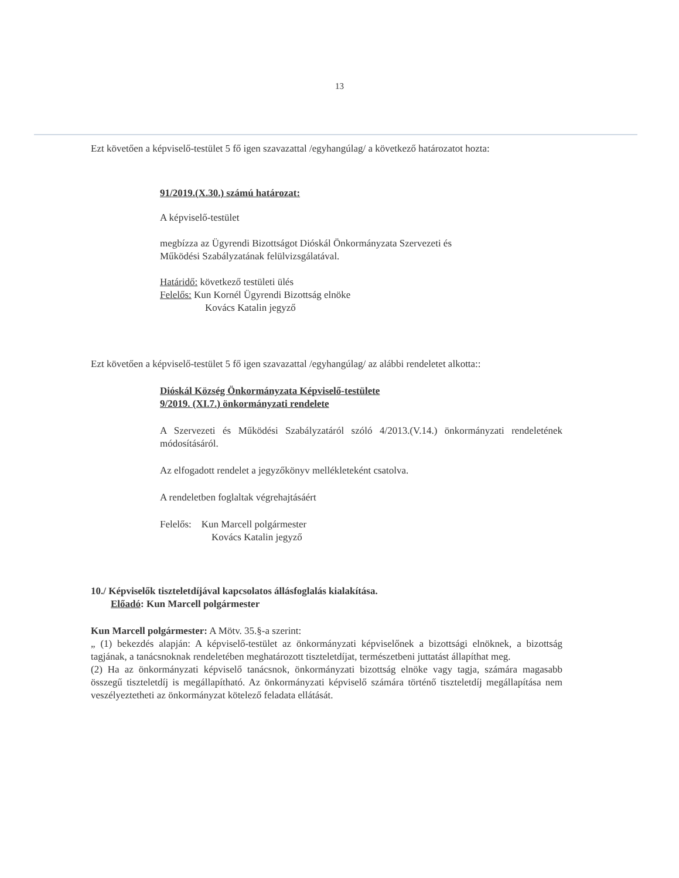13
Ezt követően a képviselő-testület 5 fő igen szavazattal /egyhangúlag/ a következő határozatot hozta:
91/2019.(X.30.) számú határozat:
A képviselő-testület
megbízza az Ügyrendi Bizottságot Dióskál Önkormányzata Szervezeti és
Működési Szabályzatának felülvizsgálatával.
Határidő: következő testületi ülés
Felelős: Kun Kornél Ügyrendi Bizottság elnöke
Kovács Katalin jegyző
Ezt követően a képviselő-testület 5 fő igen szavazattal /egyhangúlag/ az alábbi rendeletet alkotta::
Dióskál Község Önkormányzata Képviselő-testülete
9/2019. (XI.7.) önkormányzati rendelete
A Szervezeti és Működési Szabályzatáról szóló 4/2013.(V.14.) önkormányzati rendeletének módosításáról.
Az elfogadott rendelet a jegyzőkönyv mellékleteként csatolva.
A rendeletben foglaltak végrehajtásáért
Felelős: Kun Marcell polgármester
Kovács Katalin jegyző
10./ Képviselők tiszteletdíjával kapcsolatos állásfoglalás kialakítása.
Előadó: Kun Marcell polgármester
Kun Marcell polgármester: A Mötv. 35.§-a szerint:
„ (1) bekezdés alapján: A képviselő-testület az önkormányzati képviselőnek a bizottsági elnöknek, a bizottság tagjának, a tanácsnoknak rendeletében meghatározott tiszteletdíjat, természetbeni juttatást állapíthat meg.
(2) Ha az önkormányzati képviselő tanácsnok, önkormányzati bizottság elnöke vagy tagja, számára magasabb összegű tiszteletdíj is megállapítható. Az önkormányzati képviselő számára történő tiszteletdíj megállapítása nem veszélyeztetheti az önkormányzat kötelező feladata ellátását.